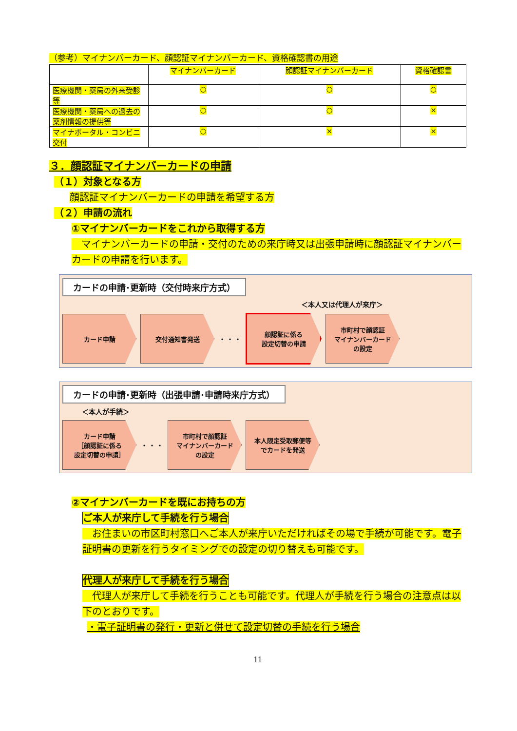（参考）マイナンバーカード、顔認証マイナンバーカード、資格確認書の用途
| | マイナンバーカード | 顔認証マイナンバーカード | 資格確認書 |
| --- | --- | --- | --- |
| 医療機関・薬局の外来受診等 | ○ | ○ | ○ |
| 医療機関・薬局への過去の薬剤情報の提供等 | ○ | ○ | × |
| マイナポータル・コンビニ交付 | ○ | × | × |
３．顔認証マイナンバーカードの申請
（１）対象となる方
顔認証マイナンバーカードの申請を希望する方
（２）申請の流れ
①マイナンバーカードをこれから取得する方
　マイナンバーカードの申請・交付のための来庁時又は出張申請時に顔認証マイナンバーカードの申請を行います。
カードの申請･更新時（交付時来庁方式）
＜本人又は代理人が来庁＞
カード申請 交付通知書発送
・・・
顔認証に係る
設定切替の申請
市町村で顔認証
マイナンバーカード
の設定
カードの申請･更新時（出張申請･申請時来庁方式）
＜本人が手続＞
カード申請
［顔認証に係る
設定切替の申請］
・・・
市町村で顔認証
マイナンバーカード
の設定
本人限定受取郵便等
でカードを発送
②マイナンバーカードを既にお持ちの方
ご本人が来庁して手続を行う場合
　お住まいの市区町村窓口へご本人が来庁いただければその場で手続が可能です。電子証明書の更新を行うタイミングでの設定の切り替えも可能です。
代理人が来庁して手続を行う場合
　代理人が来庁して手続を行うことも可能です。代理人が手続を行う場合の注意点は以下のとおりです。
・電子証明書の発行・更新と併せて設定切替の手続を行う場合
11